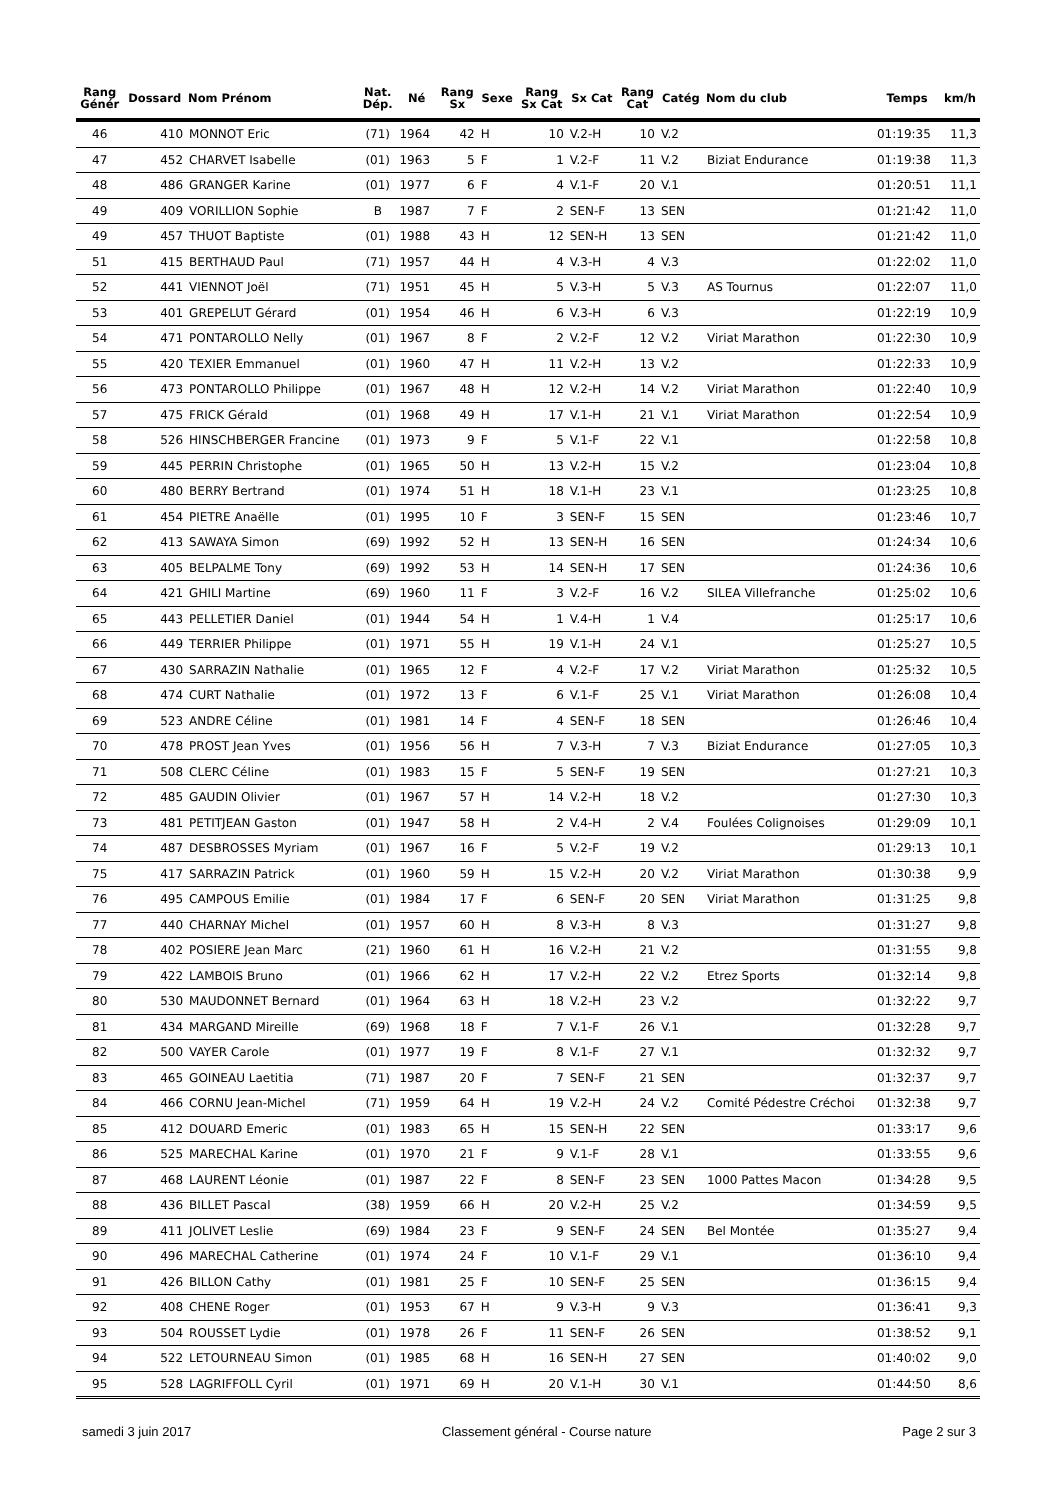| Rang Génér | Dossard | Nom Prénom | Nat. Dép. | Né | Rang Sx | Sexe | Rang Sx Cat | Sx Cat | Rang Cat | Catég | Nom du club | Temps | km/h |
| --- | --- | --- | --- | --- | --- | --- | --- | --- | --- | --- | --- | --- | --- |
| 46 | 410 | MONNOT Eric | (71) | 1964 | 42 | H | 10 | V.2-H | 10 | V.2 | | 01:19:35 | 11,3 |
| 47 | 452 | CHARVET Isabelle | (01) | 1963 | 5 | F | 1 | V.2-F | 11 | V.2 | Biziat Endurance | 01:19:38 | 11,3 |
| 48 | 486 | GRANGER Karine | (01) | 1977 | 6 | F | 4 | V.1-F | 20 | V.1 | | 01:20:51 | 11,1 |
| 49 | 409 | VORILLION Sophie | B | 1987 | 7 | F | 2 | SEN-F | 13 | SEN | | 01:21:42 | 11,0 |
| 49 | 457 | THUOT Baptiste | (01) | 1988 | 43 | H | 12 | SEN-H | 13 | SEN | | 01:21:42 | 11,0 |
| 51 | 415 | BERTHAUD Paul | (71) | 1957 | 44 | H | 4 | V.3-H | 4 | V.3 | | 01:22:02 | 11,0 |
| 52 | 441 | VIENNOT Joël | (71) | 1951 | 45 | H | 5 | V.3-H | 5 | V.3 | AS Tournus | 01:22:07 | 11,0 |
| 53 | 401 | GREPELUT Gérard | (01) | 1954 | 46 | H | 6 | V.3-H | 6 | V.3 | | 01:22:19 | 10,9 |
| 54 | 471 | PONTAROLLO Nelly | (01) | 1967 | 8 | F | 2 | V.2-F | 12 | V.2 | Viriat Marathon | 01:22:30 | 10,9 |
| 55 | 420 | TEXIER Emmanuel | (01) | 1960 | 47 | H | 11 | V.2-H | 13 | V.2 | | 01:22:33 | 10,9 |
| 56 | 473 | PONTAROLLO Philippe | (01) | 1967 | 48 | H | 12 | V.2-H | 14 | V.2 | Viriat Marathon | 01:22:40 | 10,9 |
| 57 | 475 | FRICK Gérald | (01) | 1968 | 49 | H | 17 | V.1-H | 21 | V.1 | Viriat Marathon | 01:22:54 | 10,9 |
| 58 | 526 | HINSCHBERGER Francine | (01) | 1973 | 9 | F | 5 | V.1-F | 22 | V.1 | | 01:22:58 | 10,8 |
| 59 | 445 | PERRIN Christophe | (01) | 1965 | 50 | H | 13 | V.2-H | 15 | V.2 | | 01:23:04 | 10,8 |
| 60 | 480 | BERRY Bertrand | (01) | 1974 | 51 | H | 18 | V.1-H | 23 | V.1 | | 01:23:25 | 10,8 |
| 61 | 454 | PIETRE Anaëlle | (01) | 1995 | 10 | F | 3 | SEN-F | 15 | SEN | | 01:23:46 | 10,7 |
| 62 | 413 | SAWAYA Simon | (69) | 1992 | 52 | H | 13 | SEN-H | 16 | SEN | | 01:24:34 | 10,6 |
| 63 | 405 | BELPALME Tony | (69) | 1992 | 53 | H | 14 | SEN-H | 17 | SEN | | 01:24:36 | 10,6 |
| 64 | 421 | GHILI Martine | (69) | 1960 | 11 | F | 3 | V.2-F | 16 | V.2 | SILEA Villefranche | 01:25:02 | 10,6 |
| 65 | 443 | PELLETIER Daniel | (01) | 1944 | 54 | H | 1 | V.4-H | 1 | V.4 | | 01:25:17 | 10,6 |
| 66 | 449 | TERRIER Philippe | (01) | 1971 | 55 | H | 19 | V.1-H | 24 | V.1 | | 01:25:27 | 10,5 |
| 67 | 430 | SARRAZIN Nathalie | (01) | 1965 | 12 | F | 4 | V.2-F | 17 | V.2 | Viriat Marathon | 01:25:32 | 10,5 |
| 68 | 474 | CURT Nathalie | (01) | 1972 | 13 | F | 6 | V.1-F | 25 | V.1 | Viriat Marathon | 01:26:08 | 10,4 |
| 69 | 523 | ANDRE Céline | (01) | 1981 | 14 | F | 4 | SEN-F | 18 | SEN | | 01:26:46 | 10,4 |
| 70 | 478 | PROST Jean Yves | (01) | 1956 | 56 | H | 7 | V.3-H | 7 | V.3 | Biziat Endurance | 01:27:05 | 10,3 |
| 71 | 508 | CLERC Céline | (01) | 1983 | 15 | F | 5 | SEN-F | 19 | SEN | | 01:27:21 | 10,3 |
| 72 | 485 | GAUDIN Olivier | (01) | 1967 | 57 | H | 14 | V.2-H | 18 | V.2 | | 01:27:30 | 10,3 |
| 73 | 481 | PETITJEAN Gaston | (01) | 1947 | 58 | H | 2 | V.4-H | 2 | V.4 | Foulées Colignoises | 01:29:09 | 10,1 |
| 74 | 487 | DESBROSSES Myriam | (01) | 1967 | 16 | F | 5 | V.2-F | 19 | V.2 | | 01:29:13 | 10,1 |
| 75 | 417 | SARRAZIN Patrick | (01) | 1960 | 59 | H | 15 | V.2-H | 20 | V.2 | Viriat Marathon | 01:30:38 | 9,9 |
| 76 | 495 | CAMPOUS Emilie | (01) | 1984 | 17 | F | 6 | SEN-F | 20 | SEN | Viriat Marathon | 01:31:25 | 9,8 |
| 77 | 440 | CHARNAY Michel | (01) | 1957 | 60 | H | 8 | V.3-H | 8 | V.3 | | 01:31:27 | 9,8 |
| 78 | 402 | POSIERE Jean Marc | (21) | 1960 | 61 | H | 16 | V.2-H | 21 | V.2 | | 01:31:55 | 9,8 |
| 79 | 422 | LAMBOIS Bruno | (01) | 1966 | 62 | H | 17 | V.2-H | 22 | V.2 | Etrez Sports | 01:32:14 | 9,8 |
| 80 | 530 | MAUDONNET Bernard | (01) | 1964 | 63 | H | 18 | V.2-H | 23 | V.2 | | 01:32:22 | 9,7 |
| 81 | 434 | MARGAND Mireille | (69) | 1968 | 18 | F | 7 | V.1-F | 26 | V.1 | | 01:32:28 | 9,7 |
| 82 | 500 | VAYER Carole | (01) | 1977 | 19 | F | 8 | V.1-F | 27 | V.1 | | 01:32:32 | 9,7 |
| 83 | 465 | GOINEAU Laetitia | (71) | 1987 | 20 | F | 7 | SEN-F | 21 | SEN | | 01:32:37 | 9,7 |
| 84 | 466 | CORNU Jean-Michel | (71) | 1959 | 64 | H | 19 | V.2-H | 24 | V.2 | Comité Pédestre Créchoi | 01:32:38 | 9,7 |
| 85 | 412 | DOUARD Emeric | (01) | 1983 | 65 | H | 15 | SEN-H | 22 | SEN | | 01:33:17 | 9,6 |
| 86 | 525 | MARECHAL Karine | (01) | 1970 | 21 | F | 9 | V.1-F | 28 | V.1 | | 01:33:55 | 9,6 |
| 87 | 468 | LAURENT Léonie | (01) | 1987 | 22 | F | 8 | SEN-F | 23 | SEN | 1000 Pattes Macon | 01:34:28 | 9,5 |
| 88 | 436 | BILLET Pascal | (38) | 1959 | 66 | H | 20 | V.2-H | 25 | V.2 | | 01:34:59 | 9,5 |
| 89 | 411 | JOLIVET Leslie | (69) | 1984 | 23 | F | 9 | SEN-F | 24 | SEN | Bel Montée | 01:35:27 | 9,4 |
| 90 | 496 | MARECHAL Catherine | (01) | 1974 | 24 | F | 10 | V.1-F | 29 | V.1 | | 01:36:10 | 9,4 |
| 91 | 426 | BILLON Cathy | (01) | 1981 | 25 | F | 10 | SEN-F | 25 | SEN | | 01:36:15 | 9,4 |
| 92 | 408 | CHENE Roger | (01) | 1953 | 67 | H | 9 | V.3-H | 9 | V.3 | | 01:36:41 | 9,3 |
| 93 | 504 | ROUSSET Lydie | (01) | 1978 | 26 | F | 11 | SEN-F | 26 | SEN | | 01:38:52 | 9,1 |
| 94 | 522 | LETOURNEAU Simon | (01) | 1985 | 68 | H | 16 | SEN-H | 27 | SEN | | 01:40:02 | 9,0 |
| 95 | 528 | LAGRIFFOLL Cyril | (01) | 1971 | 69 | H | 20 | V.1-H | 30 | V.1 | | 01:44:50 | 8,6 |
samedi 3 juin 2017 Classement général - Course nature Page 2 sur 3